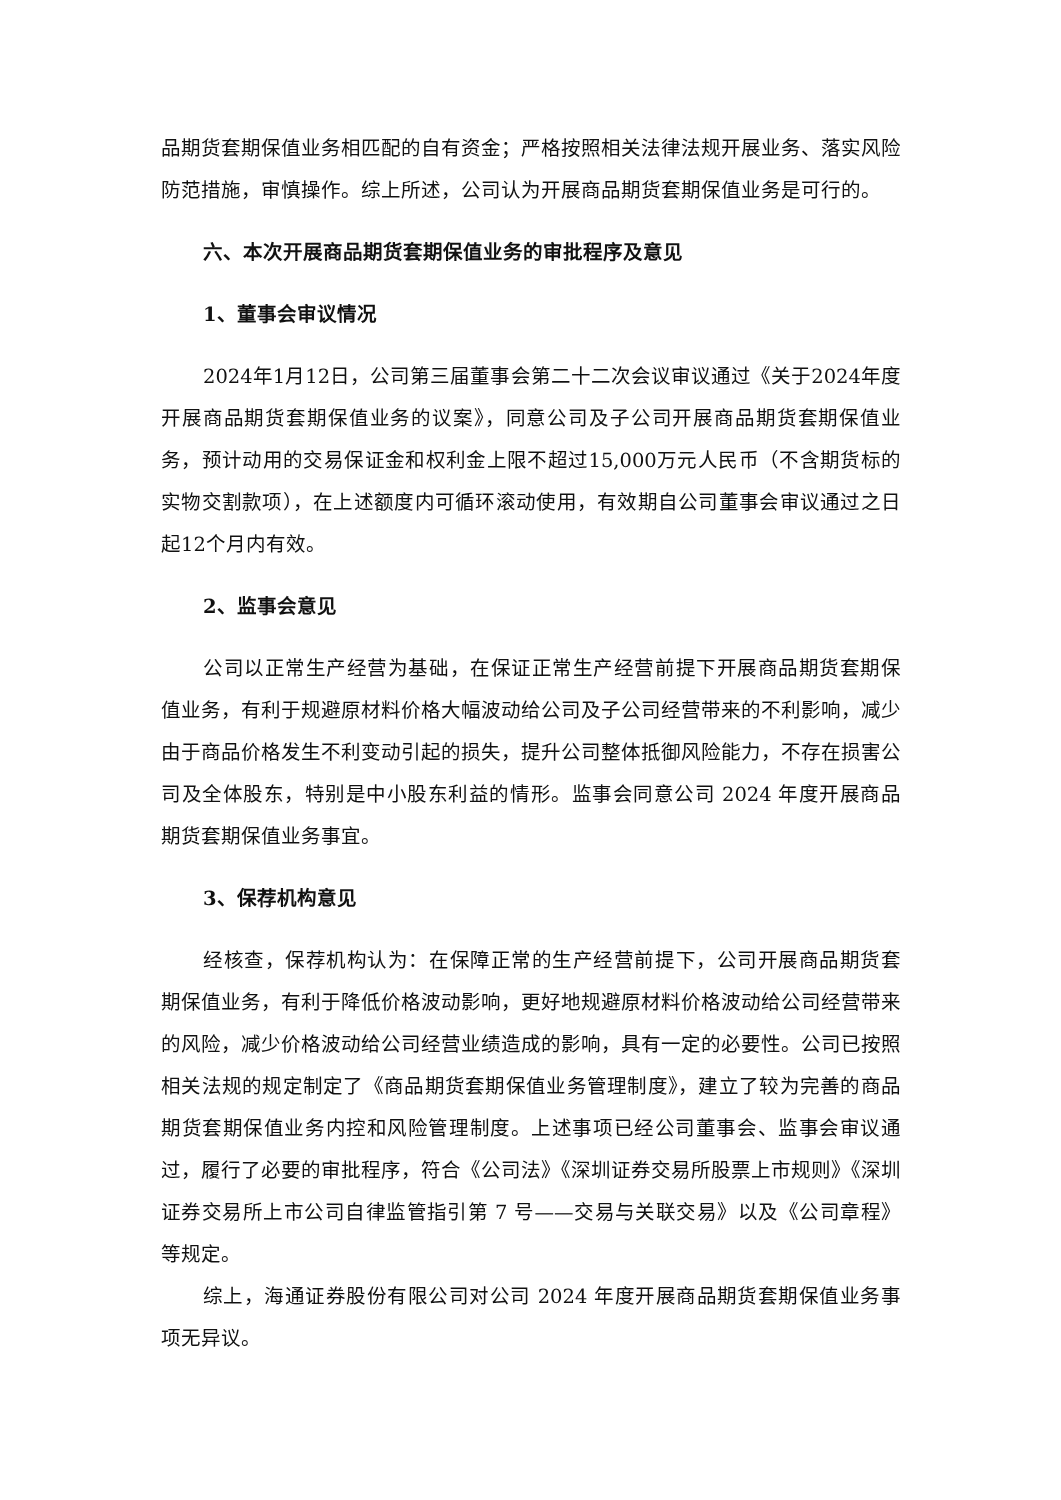品期货套期保值业务相匹配的自有资金；严格按照相关法律法规开展业务、落实风险防范措施，审慎操作。综上所述，公司认为开展商品期货套期保值业务是可行的。
六、本次开展商品期货套期保值业务的审批程序及意见
1、董事会审议情况
2024年1月12日，公司第三届董事会第二十二次会议审议通过《关于2024年度开展商品期货套期保值业务的议案》，同意公司及子公司开展商品期货套期保值业务，预计动用的交易保证金和权利金上限不超过15,000万元人民币（不含期货标的实物交割款项），在上述额度内可循环滚动使用，有效期自公司董事会审议通过之日起12个月内有效。
2、监事会意见
公司以正常生产经营为基础，在保证正常生产经营前提下开展商品期货套期保值业务，有利于规避原材料价格大幅波动给公司及子公司经营带来的不利影响，减少由于商品价格发生不利变动引起的损失，提升公司整体抵御风险能力，不存在损害公司及全体股东，特别是中小股东利益的情形。监事会同意公司 2024 年度开展商品期货套期保值业务事宜。
3、保荐机构意见
经核查，保荐机构认为：在保障正常的生产经营前提下，公司开展商品期货套期保值业务，有利于降低价格波动影响，更好地规避原材料价格波动给公司经营带来的风险，减少价格波动给公司经营业绩造成的影响，具有一定的必要性。公司已按照相关法规的规定制定了《商品期货套期保值业务管理制度》，建立了较为完善的商品期货套期保值业务内控和风险管理制度。上述事项已经公司董事会、监事会审议通过，履行了必要的审批程序，符合《公司法》《深圳证券交易所股票上市规则》《深圳证券交易所上市公司自律监管指引第 7 号——交易与关联交易》以及《公司章程》等规定。
综上，海通证券股份有限公司对公司 2024 年度开展商品期货套期保值业务事项无异议。